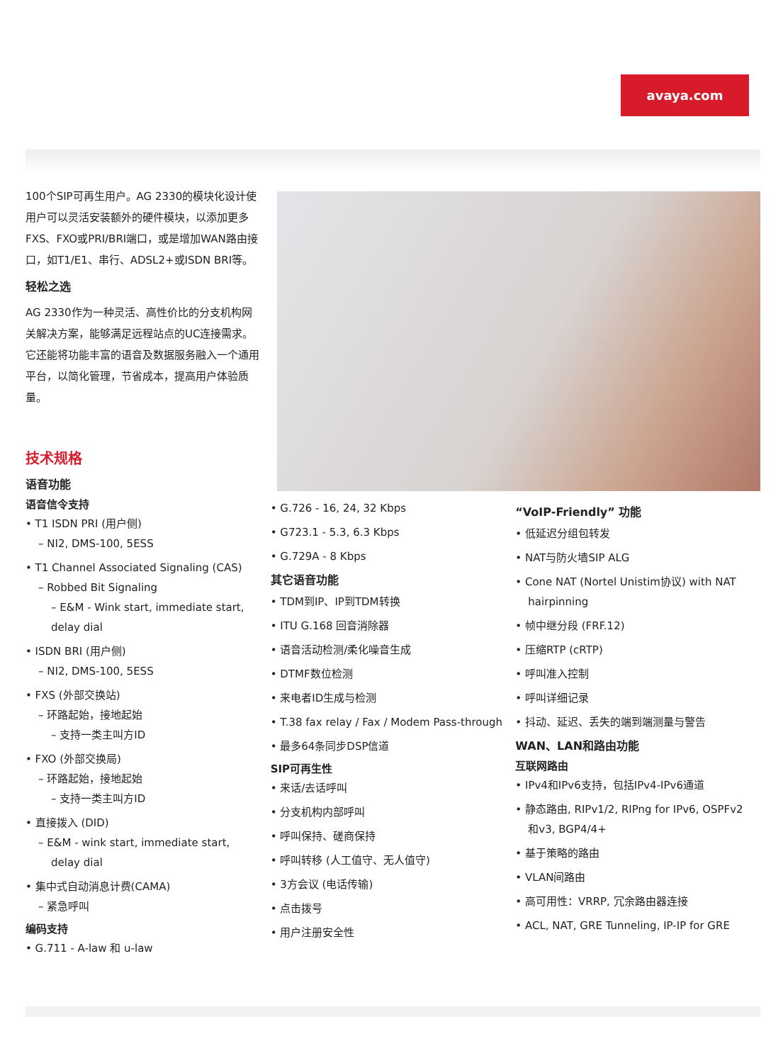avaya.com
100个SIP可再生用户。AG 2330的模块化设计使用户可以灵活安装额外的硬件模块，以添加更多FXS、FXO或PRI/BRI端口，或是增加WAN路由接口，如T1/E1、串行、ADSL2+或ISDN BRI等。
轻松之选
AG 2330作为一种灵活、高性价比的分支机构网关解决方案，能够满足远程站点的UC连接需求。它还能将功能丰富的语音及数据服务融入一个通用平台，以简化管理，节省成本，提高用户体验质量。
技术规格
语音功能
语音信令支持
• T1 ISDN PRI (用户侧)
– NI2, DMS-100, 5ESS
• T1 Channel Associated Signaling (CAS)
– Robbed Bit Signaling
– E&M - Wink start, immediate start, delay dial
• ISDN BRI (用户侧)
– NI2, DMS-100, 5ESS
• FXS (外部交换站)
– 环路起始，接地起始
– 支持一类主叫方ID
• FXO (外部交换局)
– 环路起始，接地起始
– 支持一类主叫方ID
• 直接拨入 (DID)
– E&M - wink start, immediate start, delay dial
• 集中式自动消息计费(CAMA)
– 紧急呼叫
编码支持
• G.711 - A-law 和 u-law
• G.726 - 16, 24, 32 Kbps
• G723.1 - 5.3, 6.3 Kbps
• G.729A - 8 Kbps
其它语音功能
• TDM到IP、IP到TDM转换
• ITU G.168 回音消除器
• 语音活动检测/柔化噪音生成
• DTMF数位检测
• 来电者ID生成与检测
• T.38 fax relay / Fax / Modem Pass-through
• 最多64条同步DSP信道
SIP可再生性
• 来话/去话呼叫
• 分支机构内部呼叫
• 呼叫保持、磋商保持
• 呼叫转移 (人工值守、无人值守)
• 3方会议 (电话传输)
• 点击拨号
• 用户注册安全性
“VoIP-Friendly” 功能
• 低延迟分组包转发
• NAT与防火墙SIP ALG
• Cone NAT (Nortel Unistim协议) with NAT hairpinning
• 帧中继分段 (FRF.12)
• 压缩RTP (cRTP)
• 呼叫准入控制
• 呼叫详细记录
• 抖动、延迟、丢失的端到端测量与警告
WAN、LAN和路由功能
互联网路由
• IPv4和IPv6支持，包括IPv4-IPv6通道
• 静态路由, RIPv1/2, RIPng for IPv6, OSPFv2和v3, BGP4/4+
• 基于策略的路由
• VLAN间路由
• 高可用性：VRRP, 冗余路由器连接
• ACL, NAT, GRE Tunneling, IP-IP for GRE